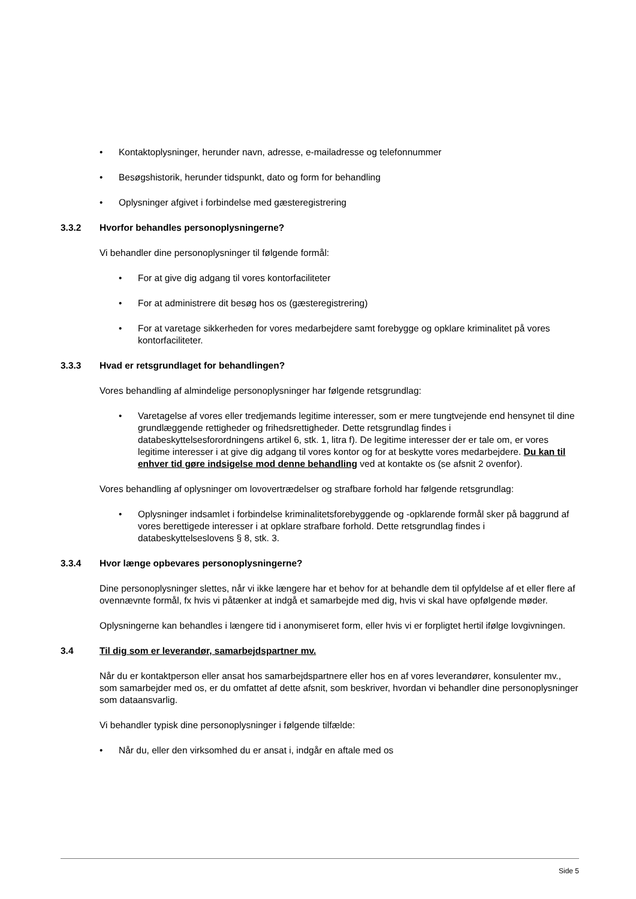• Kontaktoplysninger, herunder navn, adresse, e-mailadresse og telefonnummer
• Besøgshistorik, herunder tidspunkt, dato og form for behandling
• Oplysninger afgivet i forbindelse med gæsteregistrering
3.3.2 Hvorfor behandles personoplysningerne?
Vi behandler dine personoplysninger til følgende formål:
• For at give dig adgang til vores kontorfaciliteter
• For at administrere dit besøg hos os (gæsteregistrering)
• For at varetage sikkerheden for vores medarbejdere samt forebygge og opklare kriminalitet på vores kontorfaciliteter.
3.3.3 Hvad er retsgrundlaget for behandlingen?
Vores behandling af almindelige personoplysninger har følgende retsgrundlag:
• Varetagelse af vores eller tredjemands legitime interesser, som er mere tungtvejende end hensynet til dine grundlæggende rettigheder og frihedsrettigheder. Dette retsgrundlag findes i databeskyttelsesforordningens artikel 6, stk. 1, litra f). De legitime interesser der er tale om, er vores legitime interesser i at give dig adgang til vores kontor og for at beskytte vores medarbejdere. Du kan til enhver tid gøre indsigelse mod denne behandling ved at kontakte os (se afsnit 2 ovenfor).
Vores behandling af oplysninger om lovovertrædelser og strafbare forhold har følgende retsgrundlag:
• Oplysninger indsamlet i forbindelse kriminalitetsforebyggende og -opklarende formål sker på baggrund af vores berettigede interesser i at opklare strafbare forhold. Dette retsgrundlag findes i databeskyttelseslovens § 8, stk. 3.
3.3.4 Hvor længe opbevares personoplysningerne?
Dine personoplysninger slettes, når vi ikke længere har et behov for at behandle dem til opfyldelse af et eller flere af ovennævnte formål, fx hvis vi påtænker at indgå et samarbejde med dig, hvis vi skal have opfølgende møder.
Oplysningerne kan behandles i længere tid i anonymiseret form, eller hvis vi er forpligtet hertil ifølge lovgivningen.
3.4 Til dig som er leverandør, samarbejdspartner mv.
Når du er kontaktperson eller ansat hos samarbejdspartnere eller hos en af vores leverandører, konsulenter mv., som samarbejder med os, er du omfattet af dette afsnit, som beskriver, hvordan vi behandler dine personoplysninger som dataansvarlig.
Vi behandler typisk dine personoplysninger i følgende tilfælde:
• Når du, eller den virksomhed du er ansat i, indgår en aftale med os
Side 5